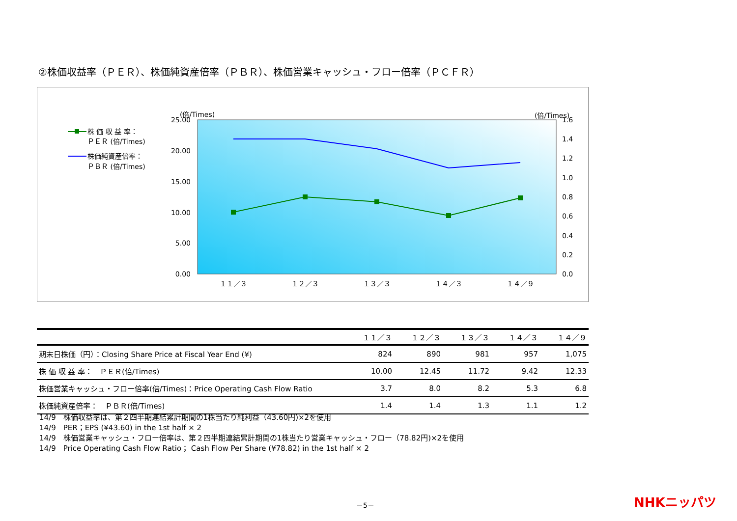②株価収益率（ＰＥＲ）、株価純資産倍率（ＰＢＲ）、株価営業キャッシュ・フロー倍率（ＰＣＦＲ）
(倍/Times)
(倍/Times)
株 価 収 益 率：
ＰＥＲ (倍/Times)
株価純資産倍率：
ＰＢＲ (倍/Times)
25.00
20.00
15.00
10.00
5.00
0.00
1.6
1.4
1.2
1.0
0.8
0.6
0.4
0.2
0.0
１１／３
１２／３
１３／３
１４／３
１４／９
| | １１／３ | １２／３ | １３／３ | １４／３ | １４／９ |
| --- | --- | --- | --- | --- | --- |
| 期末日株価（円）：Closing Share Price at Fiscal Year End (¥) | 824 | 890 | 981 | 957 | 1,075 |
| 株 価 収 益 率： ＰＥＲ(倍/Times) | 10.00 | 12.45 | 11.72 | 9.42 | 12.33 |
| 株価営業キャッシュ・フロー倍率(倍/Times)：Price Operating Cash Flow Ratio | 3.7 | 8.0 | 8.2 | 5.3 | 6.8 |
| 株価純資産倍率： ＰＢＲ(倍/Times) | 1.4 | 1.4 | 1.3 | 1.1 | 1.2 |
14/9　株価収益率は、第２四半期連結累計期間の1株当たり純利益（43.60円)×2を使用
14/9　PER；EPS (¥43.60) in the 1st half × 2
14/9　株価営業キャッシュ・フロー倍率は、第２四半期連結累計期間の1株当たり営業キャッシュ・フロー（78.82円)×2を使用
14/9　Price Operating Cash Flow Ratio； Cash Flow Per Share (¥78.82) in the 1st half × 2
－5－ NHKニッパツ